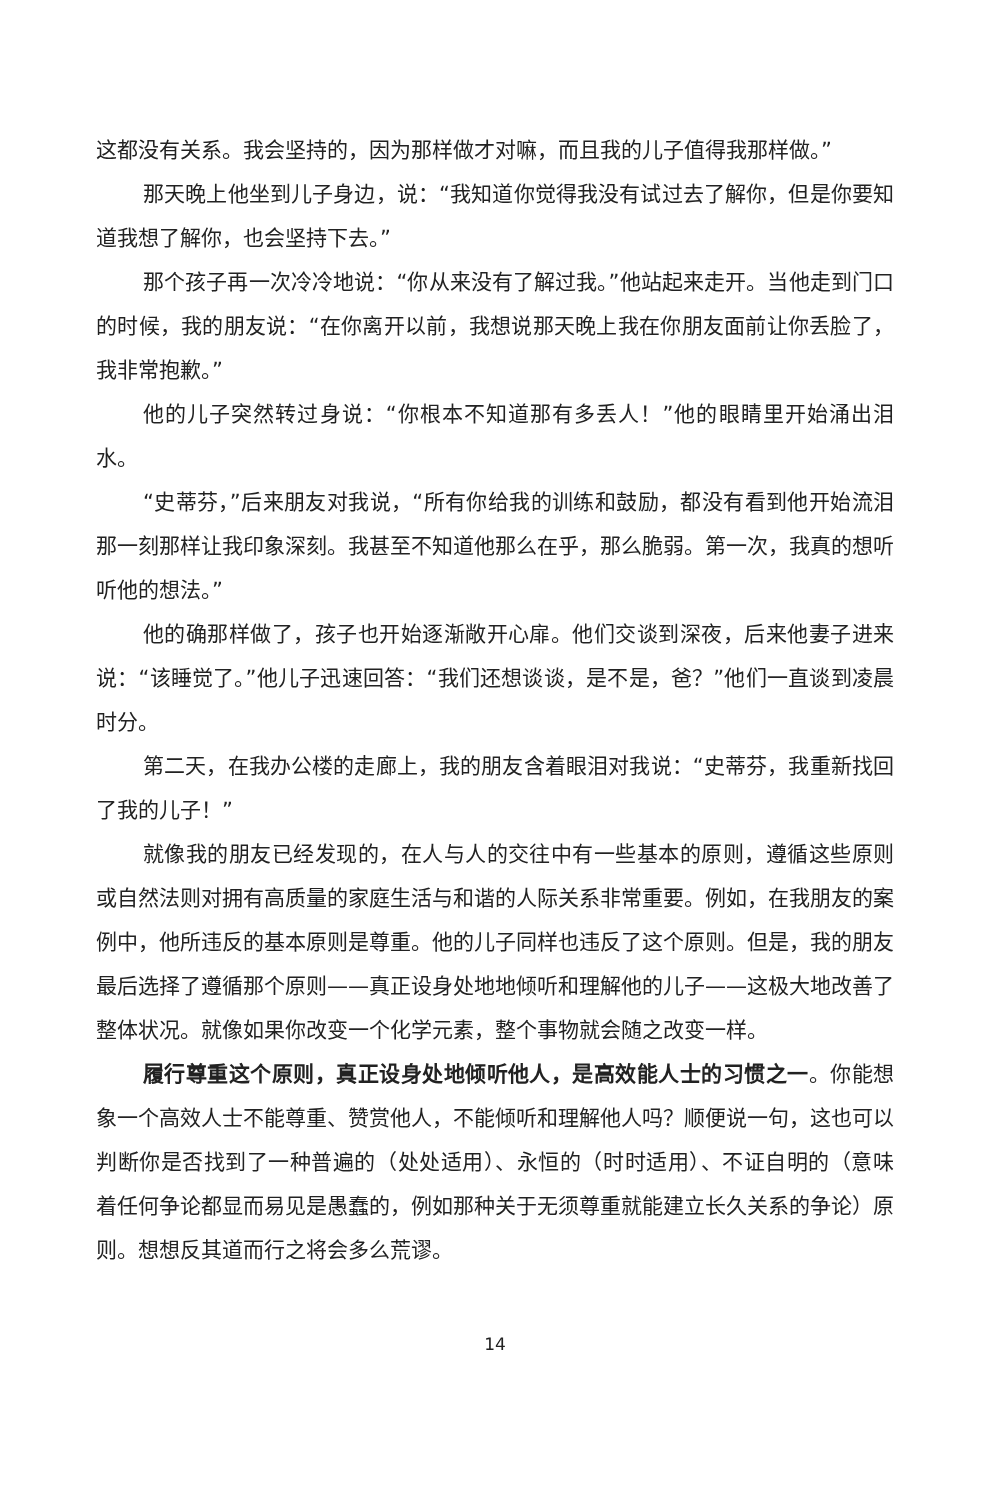这都没有关系。我会坚持的，因为那样做才对嘛，而且我的儿子值得我那样做。”
那天晚上他坐到儿子身边，说：“我知道你觉得我没有试过去了解你，但是你要知道我想了解你，也会坚持下去。”
那个孩子再一次冷冷地说：“你从来没有了解过我。”他站起来走开。当他走到门口的时候，我的朋友说：“在你离开以前，我想说那天晚上我在你朋友面前让你丢脸了，我非常抱歉。”
他的儿子突然转过身说：“你根本不知道那有多丢人！”他的眼睛里开始涌出泪水。
“史蒂芬，”后来朋友对我说，“所有你给我的训练和鼓励，都没有看到他开始流泪那一刻那样让我印象深刻。我甚至不知道他那么在乎，那么脆弱。第一次，我真的想听听他的想法。”
他的确那样做了，孩子也开始逐渐敞开心扉。他们交谈到深夜，后来他妻子进来说：“该睡觉了。”他儿子迅速回答：“我们还想谈谈，是不是，爸？”他们一直谈到凌晨时分。
第二天，在我办公楼的走廊上，我的朋友含着眼泪对我说：“史蒂芬，我重新找回了我的儿子！”
就像我的朋友已经发现的，在人与人的交往中有一些基本的原则，遵循这些原则或自然法则对拥有高质量的家庭生活与和谐的人际关系非常重要。例如，在我朋友的案例中，他所违反的基本原则是尊重。他的儿子同样也违反了这个原则。但是，我的朋友最后选择了遵循那个原则——真正设身处地地倾听和理解他的儿子——这极大地改善了整体状况。就像如果你改变一个化学元素，整个事物就会随之改变一样。
履行尊重这个原则，真正设身处地倾听他人，是高效能人士的习惯之一。你能想象一个高效人士不能尊重、赞赏他人，不能倾听和理解他人吗？顺便说一句，这也可以判断你是否找到了一种普遍的（处处适用）、永恒的（时时适用）、不证自明的（意味着任何争论都显而易见是愚蠢的，例如那种关于无须尊重就能建立长久关系的争论）原则。想想反其道而行之将会多么荒谬。
14